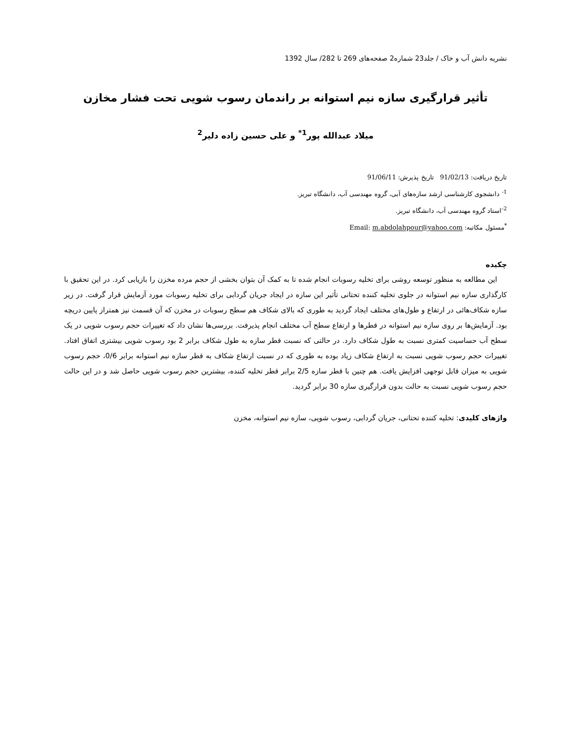نشریه دانش آب و خاک / جلد23 شماره2 صفحه‌های 269 تا 282/ سال 1392
تأثیر قرارگیری سازه نیم استوانه بر راندمان رسوب شویی تحت فشار مخازن
میلاد عبدالله پور<sup>1*</sup> و علی حسین زاده دلیر<sup>2</sup>
تاریخ دریافت: 91/02/13 تاریخ پذیرش: 91/06/11
<sup>1-</sup> دانشجوی کارشناسی ارشد سازه‌های آبی، گروه مهندسی آب، دانشگاه تبریز.
<sup>2-</sup>استاد گروه مهندسی آب، دانشگاه تبریز.
<sup>*</sup> مسئول مکاتبه: Email: m.abdolahpour@yahoo.com
چکیده
این مطالعه به منظور توسعه روشی برای تخلیه رسوبات انجام شده تا به کمک آن بتوان بخشی از حجم مرده مخزن را بازیابی کرد. در این تحقیق با کارگذاری سازه نیم استوانه در جلوی تخلیه کننده تحتانی تأثیر این سازه در ایجاد جریان گردابی برای تخلیه رسوبات مورد آزمایش قرار گرفت. در زیر سازه شکاف‌هائی در ارتفاع و طول‌های مختلف ایجاد گردید به طوری که بالای شکاف هم سطح رسوبات در مخزن که آن قسمت نیز همتراز پایین دریچه بود. آزمایش‌ها بر روی سازه نیم استوانه در قطرها و ارتفاع سطح آب مختلف انجام پذیرفت. بررسی‌ها نشان داد که تغییرات حجم رسوب شویی در یک سطح آب حساسیت کمتری نسبت به طول شکاف دارد. در حالتی که نسبت قطر سازه به طول شکاف برابر 2 بود رسوب شویی بیشتری اتفاق افتاد. تغییرات حجم رسوب شویی نسبت به ارتفاع شکاف زیاد بوده به طوری که در نسبت ارتفاع شکاف به قطر سازه نیم استوانه برابر 0/6، حجم رسوب شویی به میزان قابل توجهی افزایش یافت. هم چنین با قطر سازه 2/5 برابر قطر تخلیه کننده، بیشترین حجم رسوب شویی حاصل شد و در این حالت حجم رسوب شویی نسبت به حالت بدون قرارگیری سازه 30 برابر گردید.
واژهای کلیدی: تخلیه کننده تحتانی، جریان گردابی، رسوب شویی، سازه نیم استوانه، مخزن